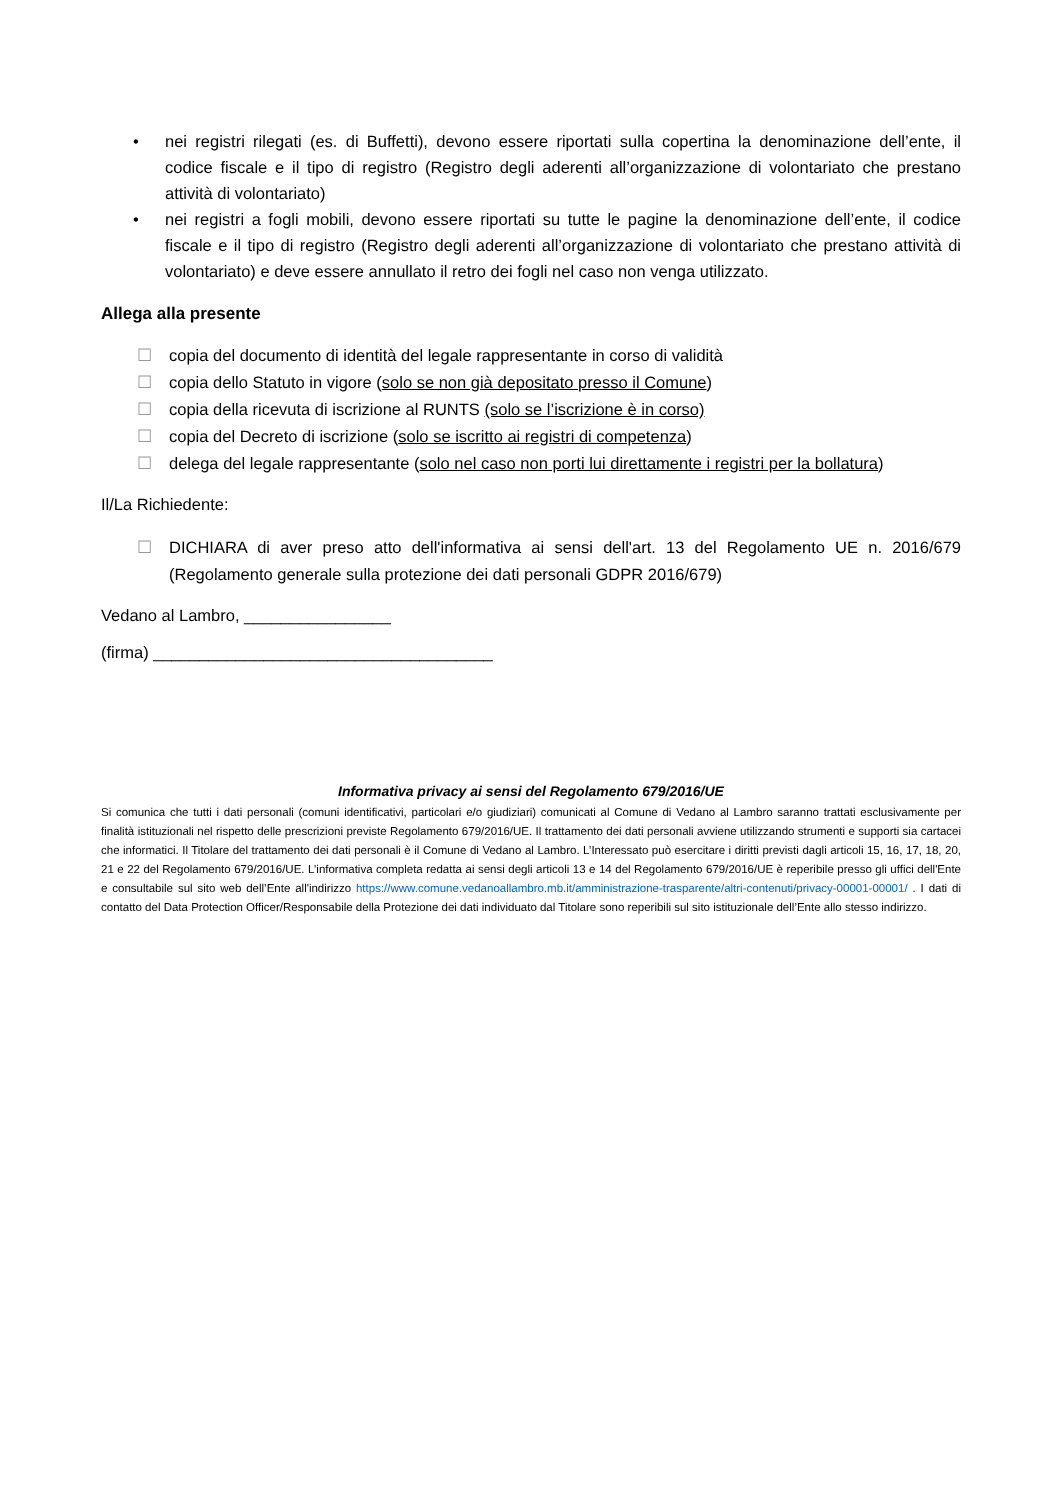• nei registri rilegati (es. di Buffetti), devono essere riportati sulla copertina la denominazione dell’ente, il codice fiscale e il tipo di registro (Registro degli aderenti all’organizzazione di volontariato che prestano attività di volontariato)
• nei registri a fogli mobili, devono essere riportati su tutte le pagine la denominazione dell’ente, il codice fiscale e il tipo di registro (Registro degli aderenti all’organizzazione di volontariato che prestano attività di volontariato) e deve essere annullato il retro dei fogli nel caso non venga utilizzato.
Allega alla presente
☐ copia del documento di identità del legale rappresentante in corso di validità
☐ copia dello Statuto in vigore (solo se non già depositato presso il Comune)
☐ copia della ricevuta di iscrizione al RUNTS (solo se l’iscrizione è in corso)
☐ copia del Decreto di iscrizione (solo se iscritto ai registri di competenza)
☐ delega del legale rappresentante (solo nel caso non porti lui direttamente i registri per la bollatura)
Il/La Richiedente:
☐ DICHIARA di aver preso atto dell'informativa ai sensi dell'art. 13 del Regolamento UE n. 2016/679 (Regolamento generale sulla protezione dei dati personali GDPR 2016/679)
Vedano al Lambro, ________________
(firma) _____________________________________
Informativa privacy ai sensi del Regolamento 679/2016/UE
Si comunica che tutti i dati personali (comuni identificativi, particolari e/o giudiziari) comunicati al Comune di Vedano al Lambro saranno trattati esclusivamente per finalità istituzionali nel rispetto delle prescrizioni previste Regolamento 679/2016/UE. Il trattamento dei dati personali avviene utilizzando strumenti e supporti sia cartacei che informatici. Il Titolare del trattamento dei dati personali è il Comune di Vedano al Lambro. L’Interessato può esercitare i diritti previsti dagli articoli 15, 16, 17, 18, 20, 21 e 22 del Regolamento 679/2016/UE. L’informativa completa redatta ai sensi degli articoli 13 e 14 del Regolamento 679/2016/UE è reperibile presso gli uffici dell'Ente e consultabile sul sito web dell’Ente all'indirizzo https://www.comune.vedanoallambro.mb.it/amministrazione-trasparente/altri-contenuti/privacy-00001-00001/ . I dati di contatto del Data Protection Officer/Responsabile della Protezione dei dati individuato dal Titolare sono reperibili sul sito istituzionale dell’Ente allo stesso indirizzo.